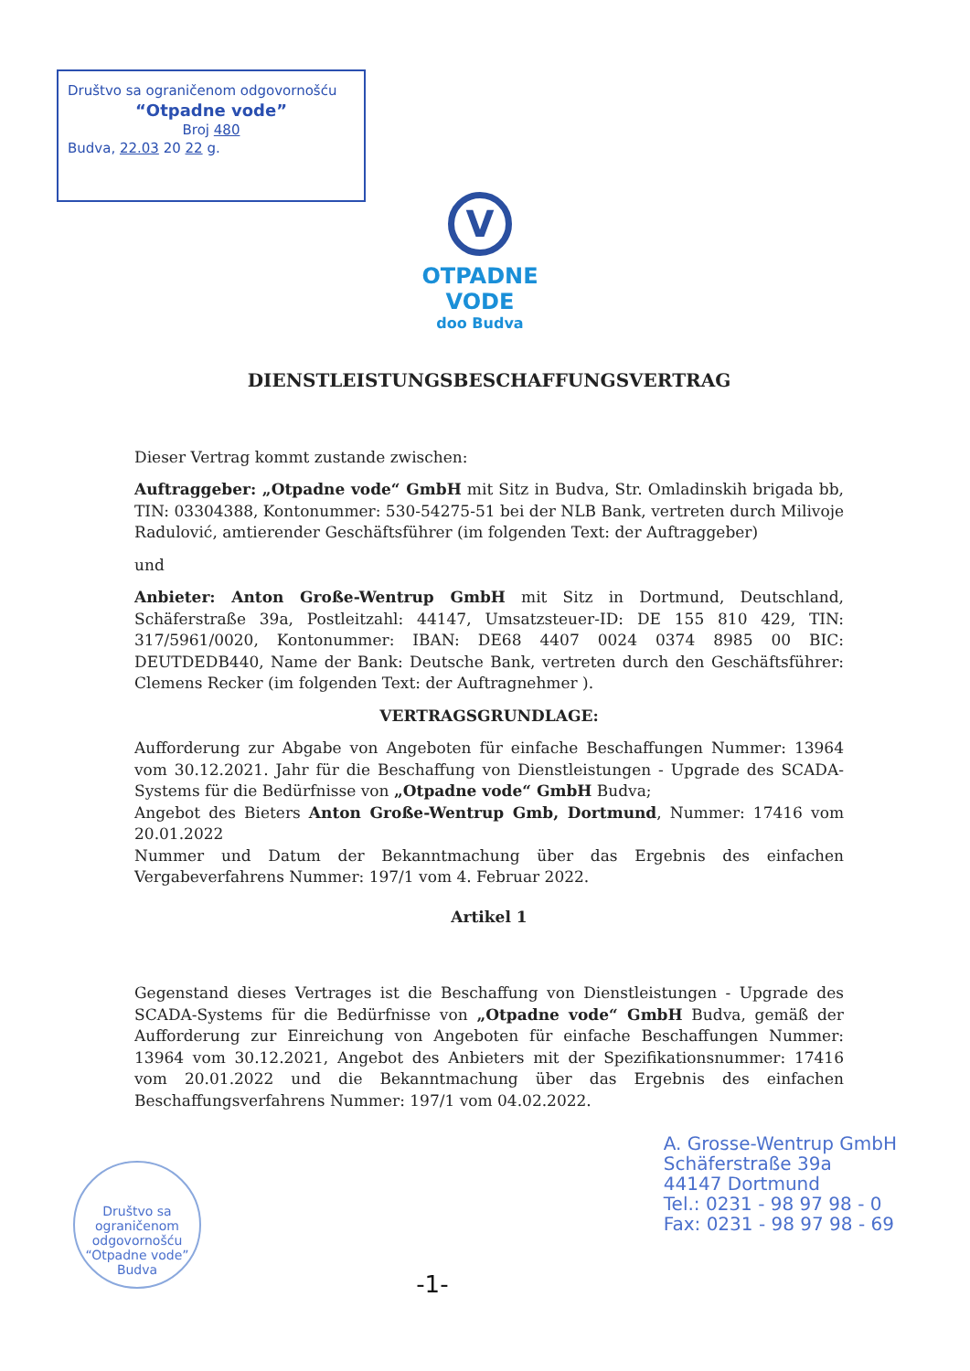Društvo sa ograničenom odgovornošću
“Otpadne vode”
Broj 480
Budva, 22.03 20 22 g.
V
OTPADNE VODE
doo Budva
DIENSTLEISTUNGSBESCHAFFUNGSVERTRAG
Dieser Vertrag kommt zustande zwischen:
Auftraggeber: „Otpadne vode“ GmbH mit Sitz in Budva, Str. Omladinskih brigada bb, TIN: 03304388, Kontonummer: 530-54275-51 bei der NLB Bank, vertreten durch Milivoje Radulović, amtierender Geschäftsführer (im folgenden Text: der Auftraggeber)
und
Anbieter: Anton Große-Wentrup GmbH mit Sitz in Dortmund, Deutschland, Schäferstraße 39a, Postleitzahl: 44147, Umsatzsteuer-ID: DE 155 810 429, TIN: 317/5961/0020, Kontonummer: IBAN: DE68 4407 0024 0374 8985 00 BIC: DEUTDEDB440, Name der Bank: Deutsche Bank, vertreten durch den Geschäftsführer: Clemens Recker (im folgenden Text: der Auftragnehmer ).
VERTRAGSGRUNDLAGE:
Aufforderung zur Abgabe von Angeboten für einfache Beschaffungen Nummer: 13964 vom 30.12.2021. Jahr für die Beschaffung von Dienstleistungen - Upgrade des SCADA-Systems für die Bedürfnisse von „Otpadne vode“ GmbH Budva;
Angebot des Bieters Anton Große-Wentrup Gmb, Dortmund, Nummer: 17416 vom 20.01.2022
Nummer und Datum der Bekanntmachung über das Ergebnis des einfachen Vergabeverfahrens Nummer: 197/1 vom 4. Februar 2022.
Artikel 1
Gegenstand dieses Vertrages ist die Beschaffung von Dienstleistungen - Upgrade des SCADA-Systems für die Bedürfnisse von „Otpadne vode“ GmbH Budva, gemäß der Aufforderung zur Einreichung von Angeboten für einfache Beschaffungen Nummer: 13964 vom 30.12.2021, Angebot des Anbieters mit der Spezifikationsnummer: 17416 vom 20.01.2022 und die Bekanntmachung über das Ergebnis des einfachen Beschaffungsverfahrens Nummer: 197/1 vom 04.02.2022.
Društvo sa ograničenom odgovornošću
“Otpadne vode”
Budva
-1-
A. Grosse-Wentrup GmbH
Schäferstraße 39a
44147 Dortmund
Tel.: 0231 - 98 97 98 - 0
Fax: 0231 - 98 97 98 - 69